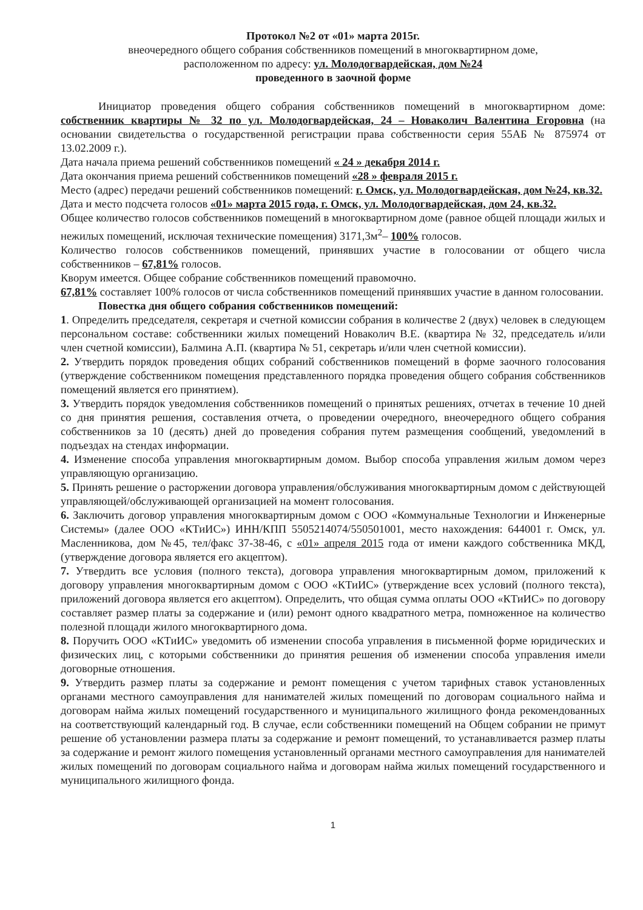Протокол №2 от «01» марта 2015г.
внеочередного общего собрания собственников помещений в многоквартирном доме,
расположенном по адресу: ул. Молодогвардейская, дом №24
проведенного в заочной форме
Инициатор проведения общего собрания собственников помещений в многоквартирном доме: собственник квартиры № 32 по ул. Молодогвардейская, 24 – Новаколич Валентина Егоровна (на основании свидетельства о государственной регистрации права собственности серия 55АБ № 875974 от 13.02.2009 г.).
Дата начала приема решений собственников помещений « 24 » декабря 2014 г.
Дата окончания приема решений собственников помещений «28 » февраля 2015 г.
Место (адрес) передачи решений собственников помещений: г. Омск, ул. Молодогвардейская, дом №24, кв.32.
Дата и место подсчета голосов «01» марта 2015 года, г. Омск, ул. Молодогвардейская, дом 24, кв.32.
Общее количество голосов собственников помещений в многоквартирном доме (равное общей площади жилых и нежилых помещений, исключая технические помещения) 3171,3м<sup>2</sup>– 100% голосов.
Количество голосов собственников помещений, принявших участие в голосовании от общего числа собственников – 67,81% голосов.
Кворум имеется. Общее собрание собственников помещений правомочно.
67,81% составляет 100% голосов от числа собственников помещений принявших участие в данном голосовании.
Повестка дня общего собрания собственников помещений:
1. Определить председателя, секретаря и счетной комиссии собрания в количестве 2 (двух) человек в следующем персональном составе: собственники жилых помещений Новаколич В.Е. (квартира № 32, председатель и/или член счетной комиссии), Балмина А.П. (квартира № 51, секретарь и/или член счетной комиссии).
2. Утвердить порядок проведения общих собраний собственников помещений в форме заочного голосования (утверждение собственником помещения представленного порядка проведения общего собрания собственников помещений является его принятием).
3. Утвердить порядок уведомления собственников помещений о принятых решениях, отчетах в течение 10 дней со дня принятия решения, составления отчета, о проведении очередного, внеочередного общего собрания собственников за 10 (десять) дней до проведения собрания путем размещения сообщений, уведомлений в подъездах на стендах информации.
4. Изменение способа управления многоквартирным домом. Выбор способа управления жилым домом через управляющую организацию.
5. Принять решение о расторжении договора управления/обслуживания многоквартирным домом с действующей управляющей/обслуживающей организацией на момент голосования.
6. Заключить договор управления многоквартирным домом с ООО «Коммунальные Технологии и Инженерные Системы» (далее ООО «КТиИС») ИНН/КПП 5505214074/550501001, место нахождения: 644001 г. Омск, ул. Масленникова, дом №45, тел/факс 37-38-46, с «01» апреля 2015 года от имени каждого собственника МКД, (утверждение договора является его акцептом).
7. Утвердить все условия (полного текста), договора управления многоквартирным домом, приложений к договору управления многоквартирным домом с ООО «КТиИС» (утверждение всех условий (полного текста), приложений договора является его акцептом). Определить, что общая сумма оплаты ООО «КТиИС» по договору составляет размер платы за содержание и (или) ремонт одного квадратного метра, помноженное на количество полезной площади жилого многоквартирного дома.
8. Поручить ООО «КТиИС» уведомить об изменении способа управления в письменной форме юридических и физических лиц, с которыми собственники до принятия решения об изменении способа управления имели договорные отношения.
9. Утвердить размер платы за содержание и ремонт помещения с учетом тарифных ставок установленных органами местного самоуправления для нанимателей жилых помещений по договорам социального найма и договорам найма жилых помещений государственного и муниципального жилищного фонда рекомендованных на соответствующий календарный год. В случае, если собственники помещений на Общем собрании не примут решение об установлении размера платы за содержание и ремонт помещений, то устанавливается размер платы за содержание и ремонт жилого помещения установленный органами местного самоуправления для нанимателей жилых помещений по договорам социального найма и договорам найма жилых помещений государственного и муниципального жилищного фонда.
1